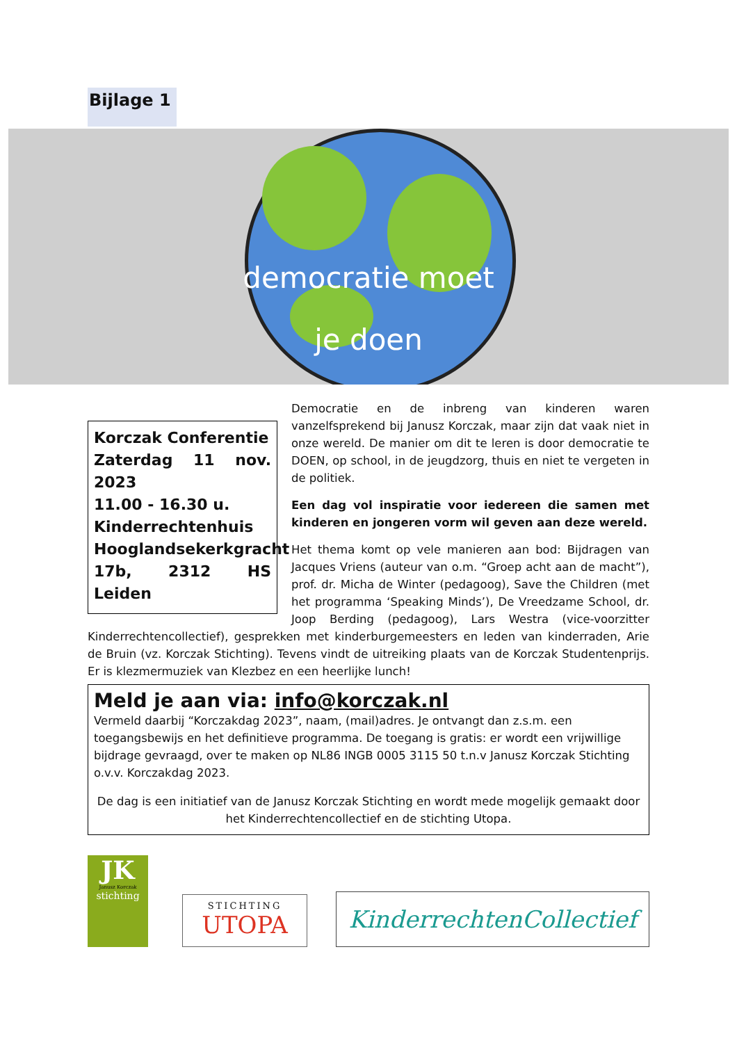Bijlage 1
democratie moet
je doen
Korczak Conferentie
Zaterdag 11 nov. 2023
11.00 - 16.30 u.
Kinderrechtenhuis Hooglandsekerkgracht 17b, 2312 HS Leiden
Democratie en de inbreng van kinderen waren vanzelfsprekend bij Janusz Korczak, maar zijn dat vaak niet in onze wereld. De manier om dit te leren is door democratie te DOEN, op school, in de jeugdzorg, thuis en niet te vergeten in de politiek.
Een dag vol inspiratie voor iedereen die samen met kinderen en jongeren vorm wil geven aan deze wereld.
Het thema komt op vele manieren aan bod: Bijdragen van Jacques Vriens (auteur van o.m. “Groep acht aan de macht”), prof. dr. Micha de Winter (pedagoog), Save the Children (met het programma ‘Speaking Minds’), De Vreedzame School, dr. Joop Berding (pedagoog), Lars Westra (vice-voorzitter Kinderrechtencollectief), gesprekken met kinderburgemeesters en leden van kinderraden, Arie de Bruin (vz. Korczak Stichting). Tevens vindt de uitreiking plaats van de Korczak Studentenprijs. Er is klezmermuziek van Klezbez en een heerlijke lunch!
Meld je aan via: info@korczak.nl
Vermeld daarbij “Korczakdag 2023”, naam, (mail)adres. Je ontvangt dan z.s.m. een toegangsbewijs en het definitieve programma. De toegang is gratis: er wordt een vrijwillige bijdrage gevraagd, over te maken op NL86 INGB 0005 3115 50 t.n.v Janusz Korczak Stichting o.v.v. Korczakdag 2023.
De dag is een initiatief van de Janusz Korczak Stichting en wordt mede mogelijk gemaakt door het Kinderrechtencollectief en de stichting Utopa.
JK
Janusz Korczak
stichting
STICHTING
UTOPA
KinderrechtenCollectief